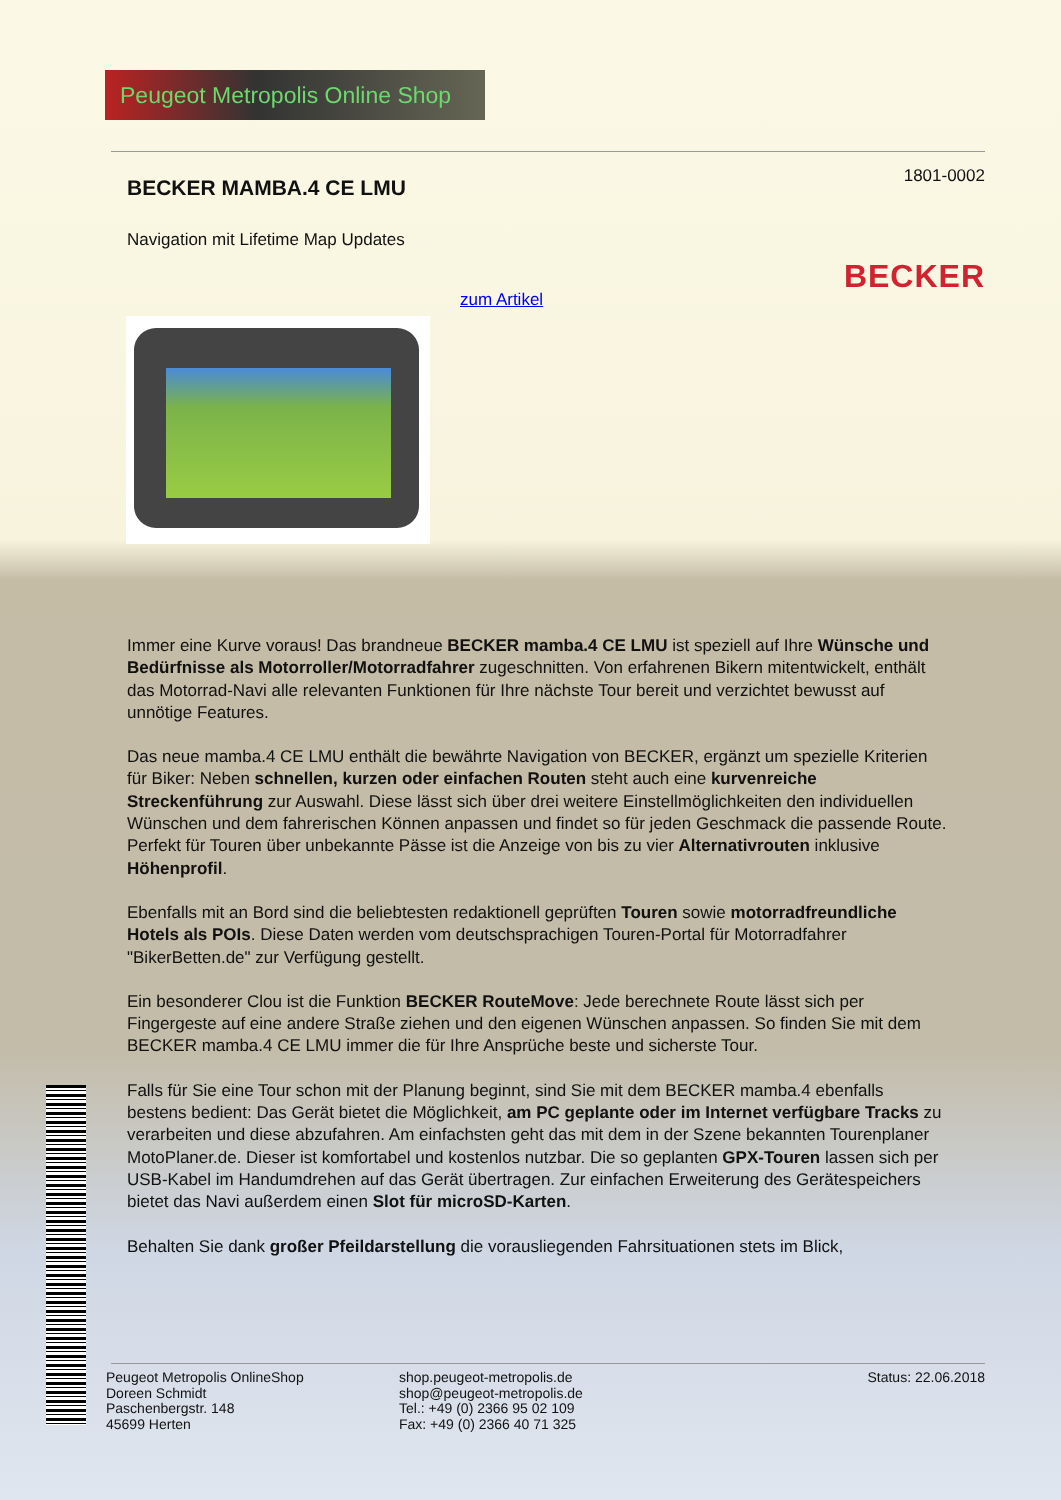Peugeot Metropolis Online Shop
1801-0002 BECKER MAMBA.4 CE LMU
Navigation mit Lifetime Map Updates
BECKER
zum Artikel
Immer eine Kurve voraus! Das brandneue BECKER mamba.4 CE LMU ist speziell auf Ihre Wünsche und Bedürfnisse als Motorroller/Motorradfahrer zugeschnitten. Von erfahrenen Bikern mitentwickelt, enthält das Motorrad-Navi alle relevanten Funktionen für Ihre nächste Tour bereit und verzichtet bewusst auf unnötige Features.
Das neue mamba.4 CE LMU enthält die bewährte Navigation von BECKER, ergänzt um spezielle Kriterien für Biker: Neben schnellen, kurzen oder einfachen Routen steht auch eine kurvenreiche Streckenführung zur Auswahl. Diese lässt sich über drei weitere Einstellmöglichkeiten den individuellen Wünschen und dem fahrerischen Können anpassen und findet so für jeden Geschmack die passende Route. Perfekt für Touren über unbekannte Pässe ist die Anzeige von bis zu vier Alternativrouten inklusive Höhenprofil.
Ebenfalls mit an Bord sind die beliebtesten redaktionell geprüften Touren sowie motorradfreundliche Hotels als POIs. Diese Daten werden vom deutschsprachigen Touren-Portal für Motorradfahrer "BikerBetten.de" zur Verfügung gestellt.
Ein besonderer Clou ist die Funktion BECKER RouteMove: Jede berechnete Route lässt sich per Fingergeste auf eine andere Straße ziehen und den eigenen Wünschen anpassen. So finden Sie mit dem BECKER mamba.4 CE LMU immer die für Ihre Ansprüche beste und sicherste Tour.
Falls für Sie eine Tour schon mit der Planung beginnt, sind Sie mit dem BECKER mamba.4 ebenfalls bestens bedient: Das Gerät bietet die Möglichkeit, am PC geplante oder im Internet verfügbare Tracks zu verarbeiten und diese abzufahren. Am einfachsten geht das mit dem in der Szene bekannten Tourenplaner MotoPlaner.de. Dieser ist komfortabel und kostenlos nutzbar. Die so geplanten GPX-Touren lassen sich per USB-Kabel im Handumdrehen auf das Gerät übertragen. Zur einfachen Erweiterung des Gerätespeichers bietet das Navi außerdem einen Slot für microSD-Karten.
Behalten Sie dank großer Pfeildarstellung die vorausliegenden Fahrsituationen stets im Blick,
Peugeot Metropolis OnlineShop
Doreen Schmidt
Paschenbergstr. 148
45699 Herten
shop.peugeot-metropolis.de
shop@peugeot-metropolis.de
Tel.: +49 (0) 2366 95 02 109
Fax: +49 (0) 2366 40 71 325
Status: 22.06.2018